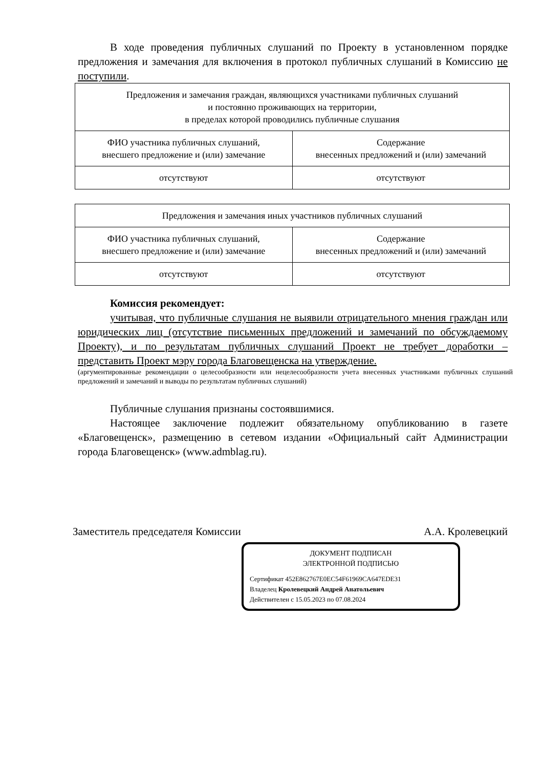В ходе проведения публичных слушаний по Проекту в установленном порядке предложения и замечания для включения в протокол публичных слушаний в Комиссию не поступили.
| Предложения и замечания граждан, являющихся участниками публичных слушаний и постоянно проживающих на территории, в пределах которой проводились публичные слушания | |
| ФИО участника публичных слушаний, внесшего предложение и (или) замечание | Содержание внесенных предложений и (или) замечаний |
| отсутствуют | отсутствуют |
| Предложения и замечания иных участников публичных слушаний | |
| ФИО участника публичных слушаний, внесшего предложение и (или) замечание | Содержание внесенных предложений и (или) замечаний |
| отсутствуют | отсутствуют |
Комиссия рекомендует:
учитывая, что публичные слушания не выявили отрицательного мнения граждан или юридических лиц (отсутствие письменных предложений и замечаний по обсуждаемому Проекту), и по результатам публичных слушаний Проект не требует доработки – представить Проект мэру города Благовещенска на утверждение.
(аргументированные рекомендации о целесообразности или нецелесообразности учета внесенных участниками публичных слушаний предложений и замечаний и выводы по результатам публичных слушаний)
Публичные слушания признаны состоявшимися.
Настоящее заключение подлежит обязательному опубликованию в газете «Благовещенск», размещению в сетевом издании «Официальный сайт Администрации города Благовещенск» (www.admblag.ru).
Заместитель председателя Комиссии А.А. Кролевецкий
ДОКУМЕНТ ПОДПИСАН
ЭЛЕКТРОННОЙ ПОДПИСЬЮ
Сертификат 452E862767E0EC54F61969CA647EDE31
Владелец Кролевецкий Андрей Анатольевич
Действителен с 15.05.2023 по 07.08.2024